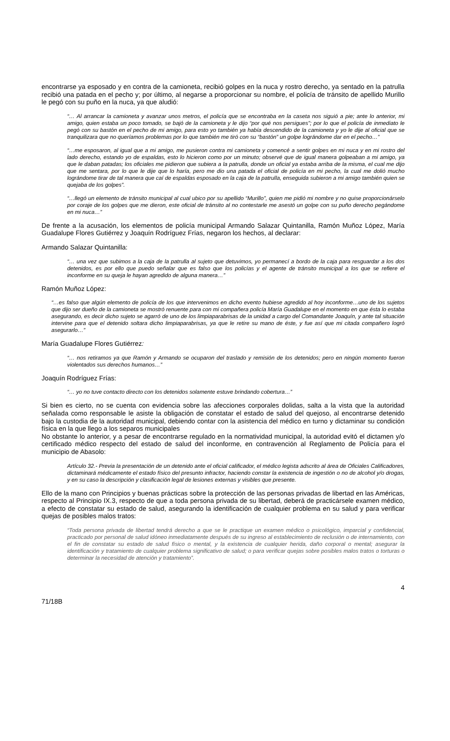encontrarse ya esposado y en contra de la camioneta, recibió golpes en la nuca y rostro derecho, ya sentado en la patrulla recibió una patada en el pecho y; por último, al negarse a proporcionar su nombre, el policía de tránsito de apellido Murillo le pegó con su puño en la nuca, ya que aludió:
“… Al arrancar la camioneta y avanzar unos metros, el policía que se encontraba en la caseta nos siguió a pie; ante lo anterior, mi amigo, quien estaba un poco tomado, se bajó de la camioneta y le dijo “por qué nos persigues”; por lo que el policía de inmediato le pegó con su bastón en el pecho de mi amigo, para esto yo también ya había descendido de la camioneta y yo le dije al oficial que se tranquilizara que no queríamos problemas por lo que también me tiró con su “bastón” un golpe lográndome dar en el pecho…”
“…me esposaron, al igual que a mi amigo, me pusieron contra mi camioneta y comencé a sentir golpes en mi nuca y en mi rostro del lado derecho, estando yo de espaldas, esto lo hicieron como por un minuto; observé que de igual manera golpeaban a mi amigo, ya que le daban patadas; los oficiales me pidieron que subiera a la patrulla, donde un oficial ya estaba arriba de la misma, el cual me dijo que me sentara, por lo que le dije que lo haría, pero me dio una patada el oficial de policía en mi pecho, la cual me dolió mucho lográndome tirar de tal manera que caí de espaldas esposado en la caja de la patrulla, enseguida subieron a mi amigo también quien se quejaba de los golpes”.
“…llegó un elemento de tránsito municipal al cual ubico por su apellido “Murillo”, quien me pidió mi nombre y no quise proporcionárselo por coraje de los golpes que me dieron, este oficial de tránsito al no contestarle me asestó un golpe con su puño derecho pegándome en mi nuca…”
De frente a la acusación, los elementos de policía municipal Armando Salazar Quintanilla, Ramón Muñoz López, María Guadalupe Flores Gutiérrez y Joaquín Rodríguez Frías, negaron los hechos, al declarar:
Armando Salazar Quintanilla:
“… una vez que subimos a la caja de la patrulla al sujeto que detuvimos, yo permanecí a bordo de la caja para resguardar a los dos detenidos, es por ello que puedo señalar que es falso que los policías y el agente de tránsito municipal a los que se refiere el inconforme en su queja le hayan agredido de alguna manera…”
Ramón Muñoz López:
“…es falso que algún elemento de policía de los que intervenimos en dicho evento hubiese agredido al hoy inconforme…uno de los sujetos que dijo ser dueño de la camioneta se mostró renuente para con mi compañera policía María Guadalupe en el momento en que ésta lo estaba asegurando, es decir dicho sujeto se agarró de uno de los limpiaparabrisas de la unidad a cargo del Comandante Joaquín, y ante tal situación intervine para que el detenido soltara dicho limpiaparabrisas, ya que le retire su mano de éste, y fue así que mi citada compañero logró asegurarlo…”
María Guadalupe Flores Gutiérrez:
“… nos retiramos ya que Ramón y Armando se ocuparon del traslado y remisión de los detenidos; pero en ningún momento fueron violentados sus derechos humanos…”
Joaquín Rodríguez Frías:
“… yo no tuve contacto directo con los detenidos solamente estuve brindando cobertura…”
Si bien es cierto, no se cuenta con evidencia sobre las afecciones corporales dolidas, salta a la vista que la autoridad señalada como responsable le asiste la obligación de constatar el estado de salud del quejoso, al encontrarse detenido bajo la custodia de la autoridad municipal, debiendo contar con la asistencia del médico en turno y dictaminar su condición física en la que llego a los separos municipales
No obstante lo anterior, y a pesar de encontrarse regulado en la normatividad municipal, la autoridad evitó el dictamen y/o certificado médico respecto del estado de salud del inconforme, en contravención al Reglamento de Policía para el municipio de Abasolo:
Artículo 32.- Previa la presentación de un detenido ante el oficial calificador, el médico legista adscrito al área de Oficiales Calificadores, dictaminará médicamente el estado físico del presunto infractor, haciendo constar la existencia de ingestión o no de alcohol y/o drogas, y en su caso la descripción y clasificación legal de lesiones externas y visibles que presente.
Ello de la mano con Principios y buenas prácticas sobre la protección de las personas privadas de libertad en las Américas, respecto al Principio IX.3, respecto de que a toda persona privada de su libertad, deberá de practicársele examen médico, a efecto de constatar su estado de salud, asegurando la identificación de cualquier problema en su salud y para verificar quejas de posibles malos tratos:
“Toda persona privada de libertad tendrá derecho a que se le practique un examen médico o psicológico, imparcial y confidencial, practicado por personal de salud idóneo inmediatamente después de su ingreso al establecimiento de reclusión o de internamiento, con el fin de constatar su estado de salud físico o mental, y la existencia de cualquier herida, daño corporal o mental; asegurar la identificación y tratamiento de cualquier problema significativo de salud; o para verificar quejas sobre posibles malos tratos o torturas o determinar la necesidad de atención y tratamiento”.
4
71/18B